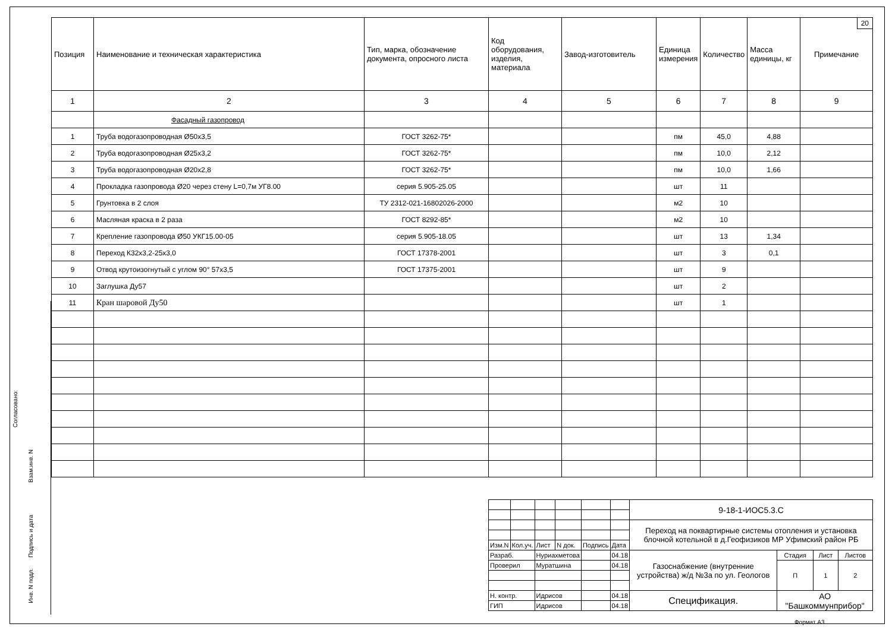Согласовано:
Взам.инв. N
Подпись и дата
Инв. N подл.
20
| Позиция | Наименование и техническая характеристика | Тип, марка, обозначение документа, опросного листа | Код оборудования, изделия, материала | Завод-изготовитель | Единица измерения | Количество | Масса единицы, кг | Примечание |
| --- | --- | --- | --- | --- | --- | --- | --- | --- |
| 1 | 2 | 3 | 4 | 5 | 6 | 7 | 8 | 9 |
| | Фасадный газопровод | | | | | | | |
| 1 | Труба водогазопроводная Ø50х3,5 | ГОСТ 3262-75* | | | пм | 45,0 | 4,88 | |
| 2 | Труба водогазопроводная Ø25х3,2 | ГОСТ 3262-75* | | | пм | 10,0 | 2,12 | |
| 3 | Труба водогазопроводная Ø20х2,8 | ГОСТ 3262-75* | | | пм | 10,0 | 1,66 | |
| 4 | Прокладка газопровода Ø20 через стену L=0,7м УГ8.00 | серия 5.905-25.05 | | | шт | 11 | | |
| 5 | Грунтовка в 2 слоя | ТУ 2312-021-16802026-2000 | | | м2 | 10 | | |
| 6 | Масляная краска в 2 раза | ГОСТ 8292-85* | | | м2 | 10 | | |
| 7 | Крепление газопровода Ø50 УКГ15.00-05 | серия 5.905-18.05 | | | шт | 13 | 1,34 | |
| 8 | Переход К32х3,2-25х3,0 | ГОСТ 17378-2001 | | | шт | 3 | 0,1 | |
| 9 | Отвод крутоизогнутый с углом 90° 57х3,5 | ГОСТ 17375-2001 | | | шт | 9 | | |
| 10 | Заглушка Ду57 | | | | шт | 2 | | |
| 11 | Кран шаровой Ду50 | | | | шт | 1 | | |
| | | | | | | 9-18-1-ИОС5.3.С | | | |
| | | | | | | Переход на поквартирные системы отопления и установка блочной котельной в д.Геофизиков МР Уфимский район РБ | | | |
| Изм.N | Кол.уч. | Лист | N док. | Подпись | Дата | | | | |
| Разраб. | | Нуриахметова | | | 04.18 | Газоснабжение (внутренние устройства) ж/д №3а по ул. Геологов | Стадия | Лист | Листов |
| Проверил | | Муратшина | | | 04.18 | | П | 1 | 2 |
| Н. контр. | | Идрисов | | | 04.18 | Спецификация. | АО "Башкоммунприбор" | | |
| ГИП | | Идрисов | | | 04.18 | | | | |
Формат А3